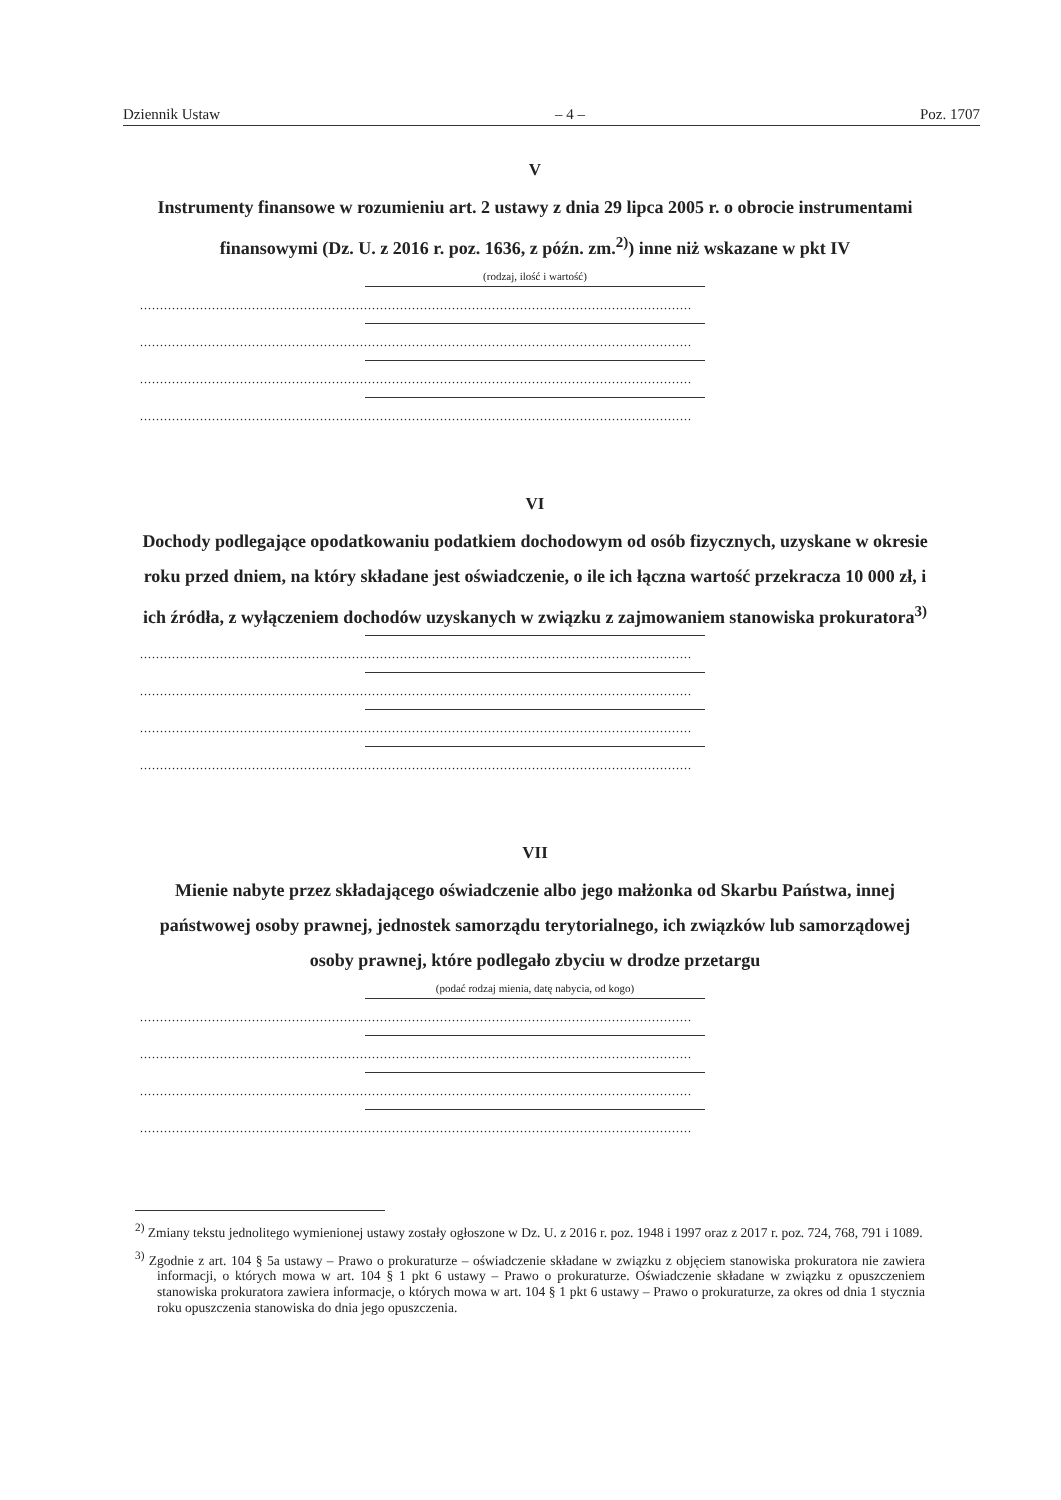Dziennik Ustaw – 4 – Poz. 1707
V
Instrumenty finansowe w rozumieniu art. 2 ustawy z dnia 29 lipca 2005 r. o obrocie instrumentami finansowymi (Dz. U. z 2016 r. poz. 1636, z późn. zm.<sup>2)</sup>) inne niż wskazane w pkt IV
(rodzaj, ilość i wartość)
..........................................................................................................................................
..........................................................................................................................................
..........................................................................................................................................
..........................................................................................................................................
VI
Dochody podlegające opodatkowaniu podatkiem dochodowym od osób fizycznych, uzyskane w okresie roku przed dniem, na który składane jest oświadczenie, o ile ich łączna wartość przekracza 10 000 zł, i ich źródła, z wyłączeniem dochodów uzyskanych w związku z zajmowaniem stanowiska prokuratora<sup>3)</sup>
..........................................................................................................................................
..........................................................................................................................................
..........................................................................................................................................
..........................................................................................................................................
VII
Mienie nabyte przez składającego oświadczenie albo jego małżonka od Skarbu Państwa, innej państwowej osoby prawnej, jednostek samorządu terytorialnego, ich związków lub samorządowej osoby prawnej, które podlegało zbyciu w drodze przetargu
(podać rodzaj mienia, datę nabycia, od kogo)
..........................................................................................................................................
..........................................................................................................................................
..........................................................................................................................................
..........................................................................................................................................
<sup>2)</sup> Zmiany tekstu jednolitego wymienionej ustawy zostały ogłoszone w Dz. U. z 2016 r. poz. 1948 i 1997 oraz z 2017 r. poz. 724, 768, 791 i 1089.
<sup>3)</sup> Zgodnie z art. 104 § 5a ustawy – Prawo o prokuraturze – oświadczenie składane w związku z objęciem stanowiska prokuratora nie zawiera informacji, o których mowa w art. 104 § 1 pkt 6 ustawy – Prawo o prokuraturze. Oświadczenie składane w związku z opuszczeniem stanowiska prokuratora zawiera informacje, o których mowa w art. 104 § 1 pkt 6 ustawy – Prawo o prokuraturze, za okres od dnia 1 stycznia roku opuszczenia stanowiska do dnia jego opuszczenia.